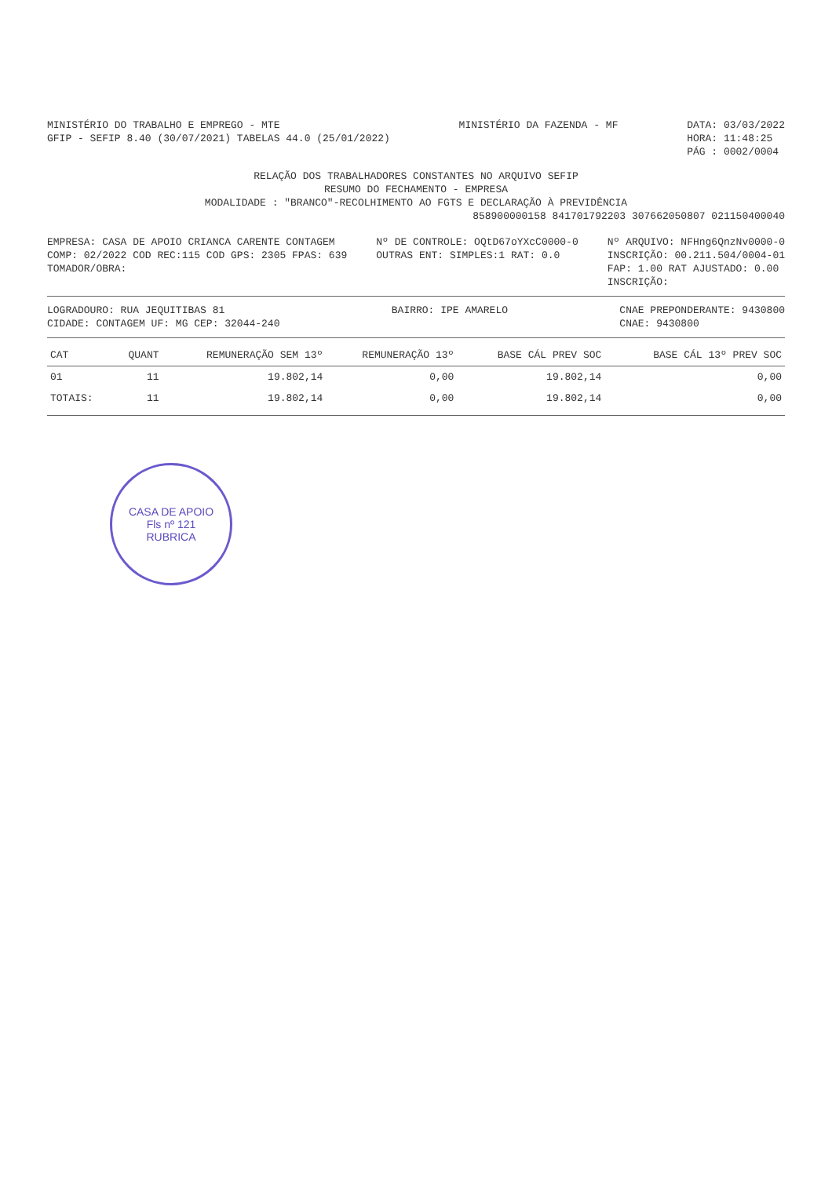MINISTÉRIO DO TRABALHO E EMPREGO - MTE
GFIP - SEFIP 8.40 (30/07/2021) TABELAS 44.0 (25/01/2022)
MINISTÉRIO DA FAZENDA - MF DATA: 03/03/2022
HORA: 11:48:25
PÁG : 0002/0004
RELAÇÃO DOS TRABALHADORES CONSTANTES NO ARQUIVO SEFIP
RESUMO DO FECHAMENTO - EMPRESA
MODALIDADE : "BRANCO"-RECOLHIMENTO AO FGTS E DECLARAÇÃO À PREVIDÊNCIA
858900000158 841701792203 307662050807 021150400040
EMPRESA: CASA DE APOIO CRIANCA CARENTE CONTAGEM
COMP: 02/2022 COD REC:115 COD GPS: 2305 FPAS: 639
TOMADOR/OBRA:
Nº DE CONTROLE: OQtD67oYXcC0000-0
OUTRAS ENT: SIMPLES:1 RAT: 0.0
Nº ARQUIVO: NFHng6QnzNv0000-0
INSCRIÇÃO: 00.211.504/0004-01
FAP: 1.00 RAT AJUSTADO: 0.00
INSCRIÇÃO:
LOGRADOURO: RUA JEQUITIBAS 81
CIDADE: CONTAGEM UF: MG CEP: 32044-240
BAIRRO: IPE AMARELO CNAE PREPONDERANTE: 9430800
CNAE: 9430800
| CAT | QUANT | REMUNERAÇÃO SEM 13º | REMUNERAÇÃO 13º | BASE CÁL PREV SOC | BASE CÁL 13º PREV SOC |
| --- | --- | --- | --- | --- | --- |
| 01 | 11 | 19.802,14 | 0,00 | 19.802,14 | 0,00 |
| TOTAIS: | 11 | 19.802,14 | 0,00 | 19.802,14 | 0,00 |
CASA DE APOIO
Fls nº 121
RUBRICA